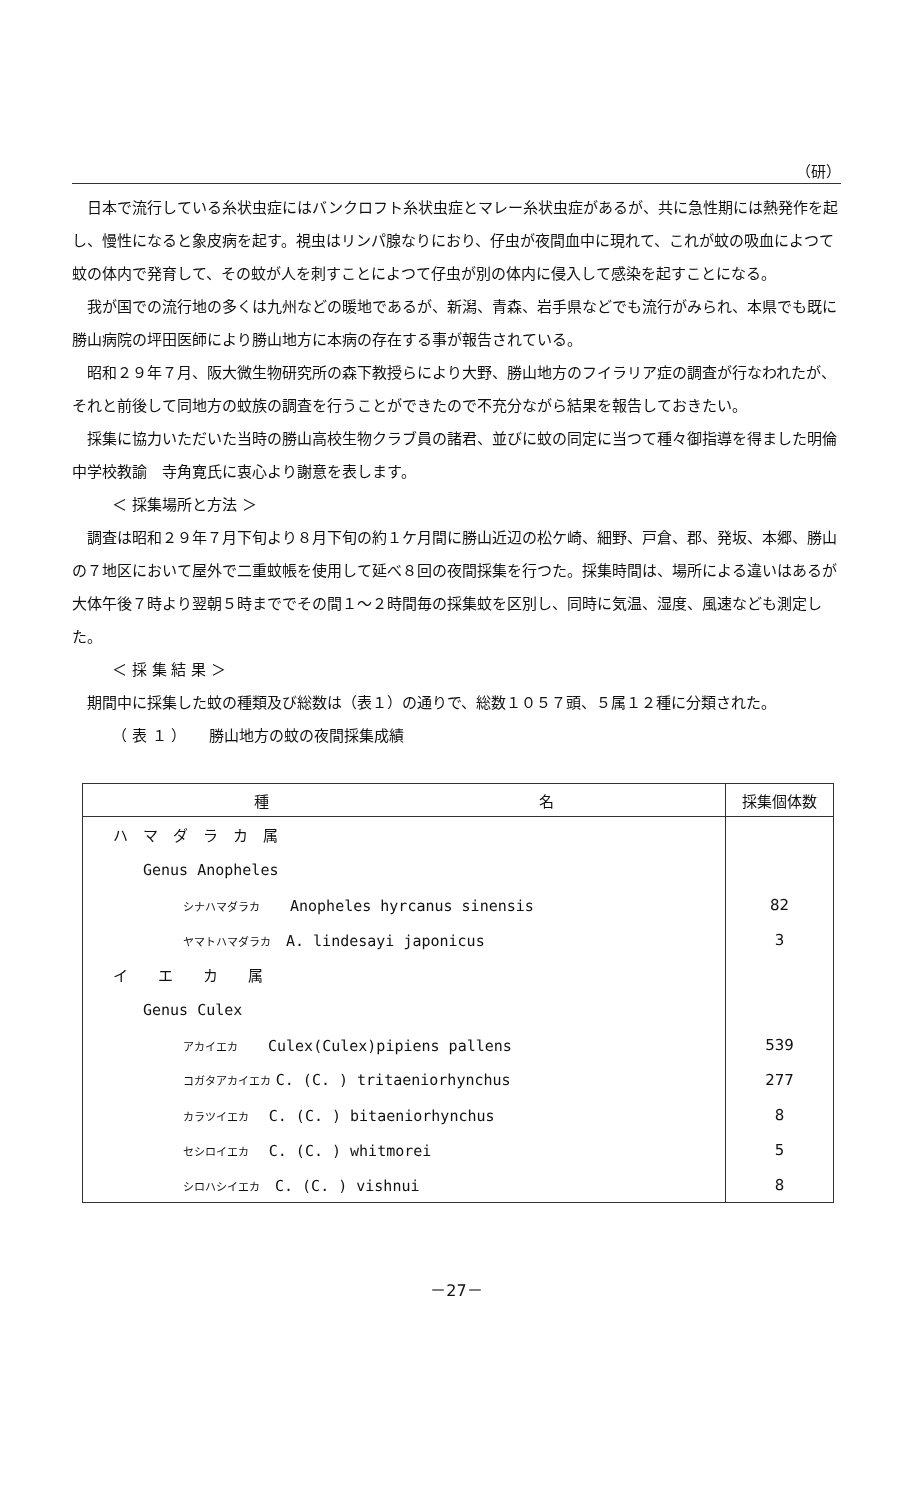（研）
日本で流行している糸状虫症にはバンクロフト糸状虫症とマレー糸状虫症があるが、共に急性期には熱発作を起し、慢性になると象皮病を起す。視虫はリンパ腺なりにおり、仔虫が夜間血中に現れて、これが蚊の吸血によつて蚊の体内で発育して、その蚊が人を刺すことによつて仔虫が別の体内に侵入して感染を起すことになる。
我が国での流行地の多くは九州などの暖地であるが、新潟、青森、岩手県などでも流行がみられ、本県でも既に勝山病院の坪田医師により勝山地方に本病の存在する事が報告されている。
昭和２９年７月、阪大微生物研究所の森下教授らにより大野、勝山地方のフイラリア症の調査が行なわれたが、それと前後して同地方の蚊族の調査を行うことができたので不充分ながら結果を報告しておきたい。
採集に協力いただいた当時の勝山高校生物クラブ員の諸君、並びに蚊の同定に当つて種々御指導を得ました明倫中学校教諭　寺角寛氏に衷心より謝意を表します。
＜ 採集場所と方法 ＞
調査は昭和２９年７月下旬より８月下旬の約１ケ月間に勝山近辺の松ケ崎、細野、戸倉、郡、発坂、本郷、勝山の７地区において屋外で二重蚊帳を使用して延べ８回の夜間採集を行つた。採集時間は、場所による違いはあるが大体午後７時より翌朝５時まででその間１～２時間毎の採集蚊を区別し、同時に気温、湿度、風速なども測定した。
＜ 採 集 結 果 ＞
期間中に採集した蚊の種類及び総数は（表１）の通りで、総数１０５７頭、５属１２種に分類された。
（ 表 １ ）　　勝山地方の蚊の夜間採集成績
| 種 名 | 採集個体数 |
| --- | --- |
| ハ マ ダ ラ カ 属 | |
| Genus Anopheles | |
| シナハマダラカ Anopheles hyrcanus sinensis | 82 |
| ヤマトハマダラカ A. lindesayi japonicus | 3 |
| イ エ カ 属 | |
| Genus Culex | |
| アカイエカ Culex(Culex)pipiens pallens | 539 |
| コガタアカイエカ C. (C. ) tritaeniorhynchus | 277 |
| カラツイエカ C. (C. ) bitaeniorhynchus | 8 |
| セシロイエカ C. (C. ) whitmorei | 5 |
| シロハシイエカ C. (C. ) vishnui | 8 |
－27－